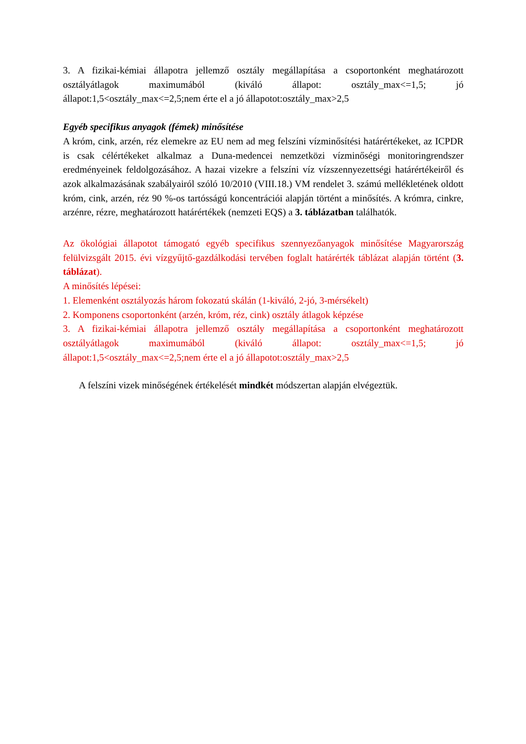3. A fizikai-kémiai állapotra jellemző osztály megállapítása a csoportonként meghatározott osztályátlagok maximumából (kiváló állapot: osztály_max<=1,5; jó állapot:1,5<osztály_max<=2,5;nem érte el a jó állapotot:osztály_max>2,5
Egyéb specifikus anyagok (fémek) minősítése
A króm, cink, arzén, réz elemekre az EU nem ad meg felszíni vízminősítési határértékeket, az ICPDR is csak célértékeket alkalmaz a Duna-medencei nemzetközi vízminőségi monitoringrendszer eredményeinek feldolgozásához. A hazai vizekre a felszíni víz vízszennyezettségi határértékeiről és azok alkalmazásának szabályairól szóló 10/2010 (VIII.18.) VM rendelet 3. számú mellékletének oldott króm, cink, arzén, réz 90 %-os tartósságú koncentrációi alapján történt a minősítés. A krómra, cinkre, arzénre, rézre, meghatározott határértékek (nemzeti EQS) a 3. táblázatban találhatók.
Az ökológiai állapotot támogató egyéb specifikus szennyezőanyagok minősítése Magyarország felülvizsgált 2015. évi vízgyűjtő-gazdálkodási tervében foglalt határérték táblázat alapján történt (3. táblázat).
A minősítés lépései:
1. Elemenként osztályozás három fokozatú skálán (1-kiváló, 2-jó, 3-mérsékelt)
2. Komponens csoportonként (arzén, króm, réz, cink) osztály átlagok képzése
3. A fizikai-kémiai állapotra jellemző osztály megállapítása a csoportonként meghatározott osztályátlagok maximumából (kiváló állapot: osztály_max<=1,5; jó állapot:1,5<osztály_max<=2,5;nem érte el a jó állapotot:osztály_max>2,5
A felszíni vizek minőségének értékelését mindkét módszertan alapján elvégeztük.